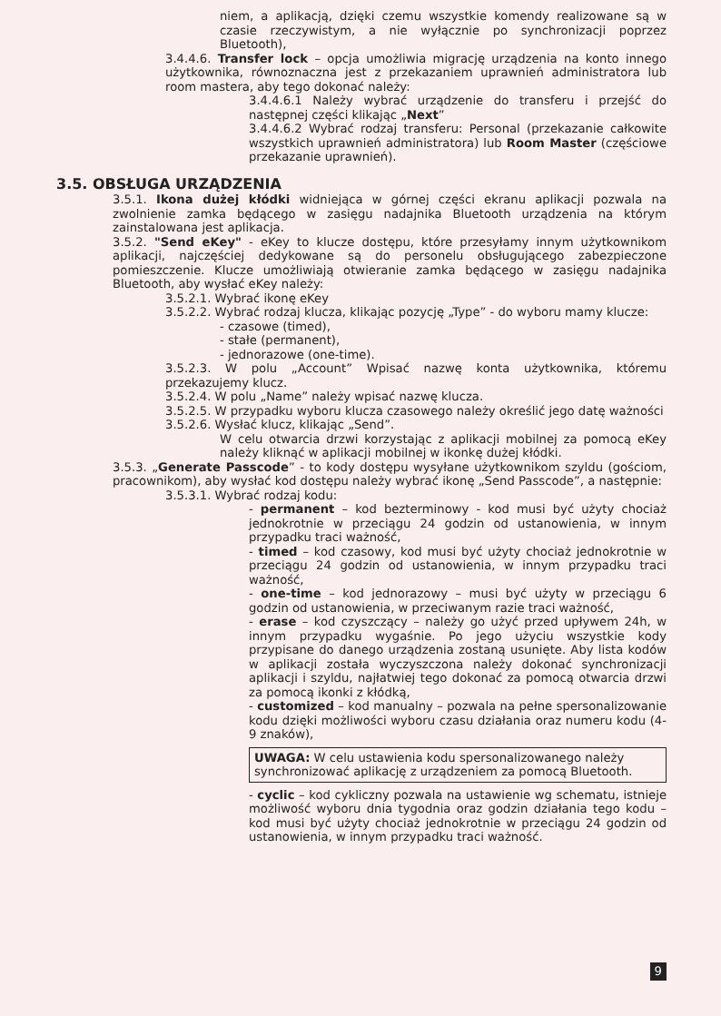niem, a aplikacją, dzięki czemu wszystkie komendy realizowane są w czasie rzeczywistym, a nie wyłącznie po synchronizacji poprzez Bluetooth),
3.4.4.6. Transfer lock – opcja umożliwia migrację urządzenia na konto innego użytkownika, równoznaczna jest z przekazaniem uprawnień administratora lub room mastera, aby tego dokonać należy:
3.4.4.6.1 Należy wybrać urządzenie do transferu i przejść do następnej części klikając „Next”
3.4.4.6.2 Wybrać rodzaj transferu: Personal (przekazanie całkowite wszystkich uprawnień administratora) lub Room Master (częściowe przekazanie uprawnień).
3.5. OBSŁUGA URZĄDZENIA
3.5.1. Ikona dużej kłódki widniejąca w górnej części ekranu aplikacji pozwala na zwolnienie zamka będącego w zasięgu nadajnika Bluetooth urządzenia na którym zainstalowana jest aplikacja.
3.5.2. "Send eKey" - eKey to klucze dostępu, które przesyłamy innym użytkownikom aplikacji, najczęściej dedykowane są do personelu obsługującego zabezpieczone pomieszczenie. Klucze umożliwiają otwieranie zamka będącego w zasięgu nadajnika Bluetooth, aby wysłać eKey należy:
3.5.2.1. Wybrać ikonę eKey
3.5.2.2. Wybrać rodzaj klucza, klikając pozycję „Type” - do wyboru mamy klucze:
- czasowe (timed),
- stałe (permanent),
- jednorazowe (one-time).
3.5.2.3. W polu „Account” Wpisać nazwę konta użytkownika, któremu przekazujemy klucz.
3.5.2.4. W polu „Name” należy wpisać nazwę klucza.
3.5.2.5. W przypadku wyboru klucza czasowego należy określić jego datę ważności
3.5.2.6. Wysłać klucz, klikając „Send”.
W celu otwarcia drzwi korzystając z aplikacji mobilnej za pomocą eKey należy kliknąć w aplikacji mobilnej w ikonkę dużej kłódki.
3.5.3. „Generate Passcode” - to kody dostępu wysyłane użytkownikom szyldu (gościom, pracownikom), aby wysłać kod dostępu należy wybrać ikonę „Send Passcode”, a następnie:
3.5.3.1. Wybrać rodzaj kodu:
- permanent – kod bezterminowy - kod musi być użyty chociaż jednokrotnie w przeciągu 24 godzin od ustanowienia, w innym przypadku traci ważność,
- timed – kod czasowy, kod musi być użyty chociaż jednokrotnie w przeciągu 24 godzin od ustanowienia, w innym przypadku traci ważność,
- one-time – kod jednorazowy – musi być użyty w przeciągu 6 godzin od ustanowienia, w przeciwanym razie traci ważność,
- erase – kod czyszczący – należy go użyć przed upływem 24h, w innym przypadku wygaśnie. Po jego użyciu wszystkie kody przypisane do danego urządzenia zostaną usunięte. Aby lista kodów w aplikacji została wyczyszczona należy dokonać synchronizacji aplikacji i szyldu, najłatwiej tego dokonać za pomocą otwarcia drzwi za pomocą ikonki z kłódką,
- customized – kod manualny – pozwala na pełne spersonalizowanie kodu dzięki możliwości wyboru czasu działania oraz numeru kodu (4-9 znaków),
UWAGA: W celu ustawienia kodu spersonalizowanego należy synchronizować aplikację z urządzeniem za pomocą Bluetooth.
- cyclic – kod cykliczny pozwala na ustawienie wg schematu, istnieje możliwość wyboru dnia tygodnia oraz godzin działania tego kodu – kod musi być użyty chociaż jednokrotnie w przeciągu 24 godzin od ustanowienia, w innym przypadku traci ważność.
9